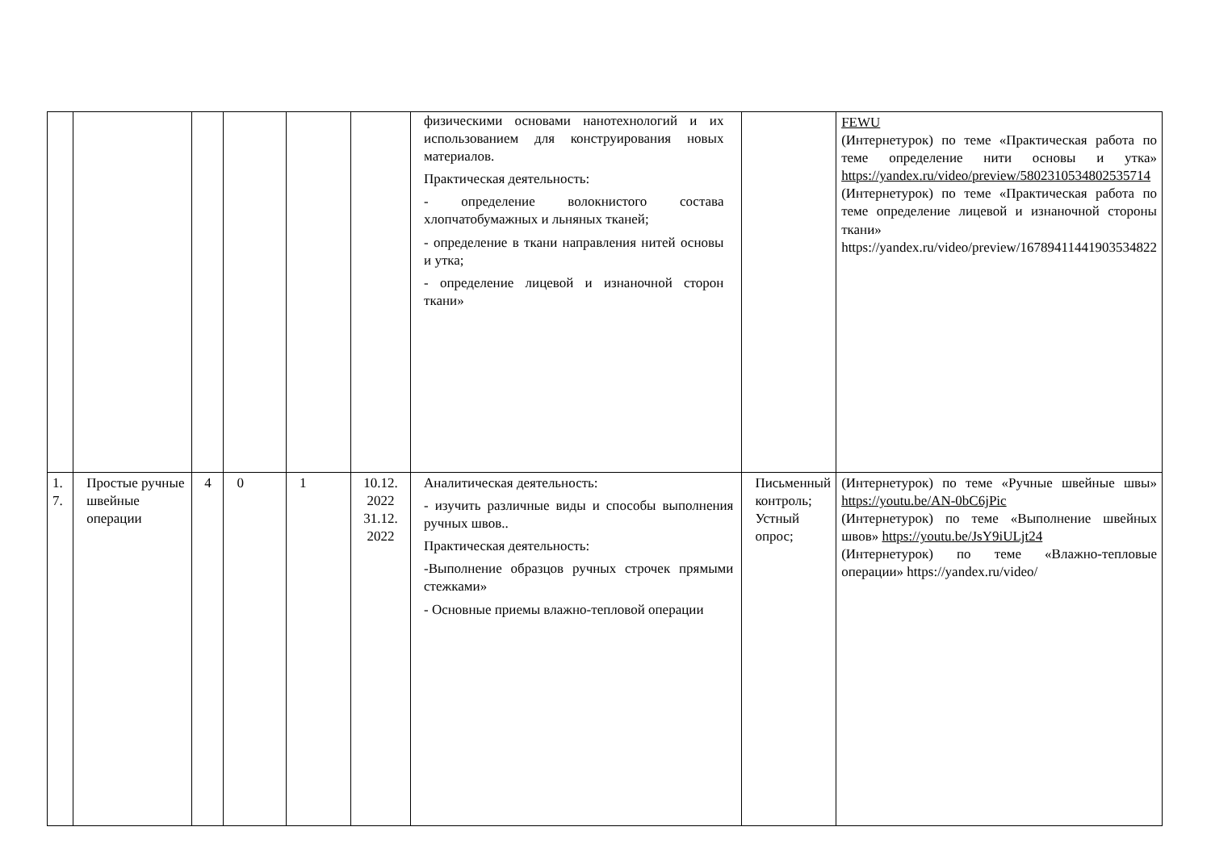| | | | | | | физическими основами нанотехнологий и их использованием для конструирования новых материалов. Практическая деятельность: - определение волокнистого состава хлопчатобумажных и льняных тканей; - определение в ткани направления нитей основы и утка; - определение лицевой и изнаночной сторон ткани» | | FEWU (Интернетурок) по теме «Практическая работа по теме определение нити основы и утка» https://yandex.ru/video/preview/5802310534802535714 (Интернетурок) по теме «Практическая работа по теме определение лицевой и изнаночной стороны ткани» https://yandex.ru/video/preview/16789411441903534822 |
| 1. 7. | Простые ручные швейные операции | 4 | 0 | 1 | 10.12. 2022 31.12. 2022 | Аналитическая деятельность: - изучить различные виды и способы выполнения ручных швов.. Практическая деятельность: -Выполнение образцов ручных строчек прямыми стежками» - Основные приемы влажно-тепловой операции | Письменный контроль; Устный опрос; | (Интернетурок) по теме «Ручные швейные швы» https://youtu.be/AN-0bC6jPic (Интернетурок) по теме «Выполнение швейных швов» https://youtu.be/JsY9iULjt24 (Интернетурок) по теме «Влажно-тепловые операции» https://yandex.ru/video/ |